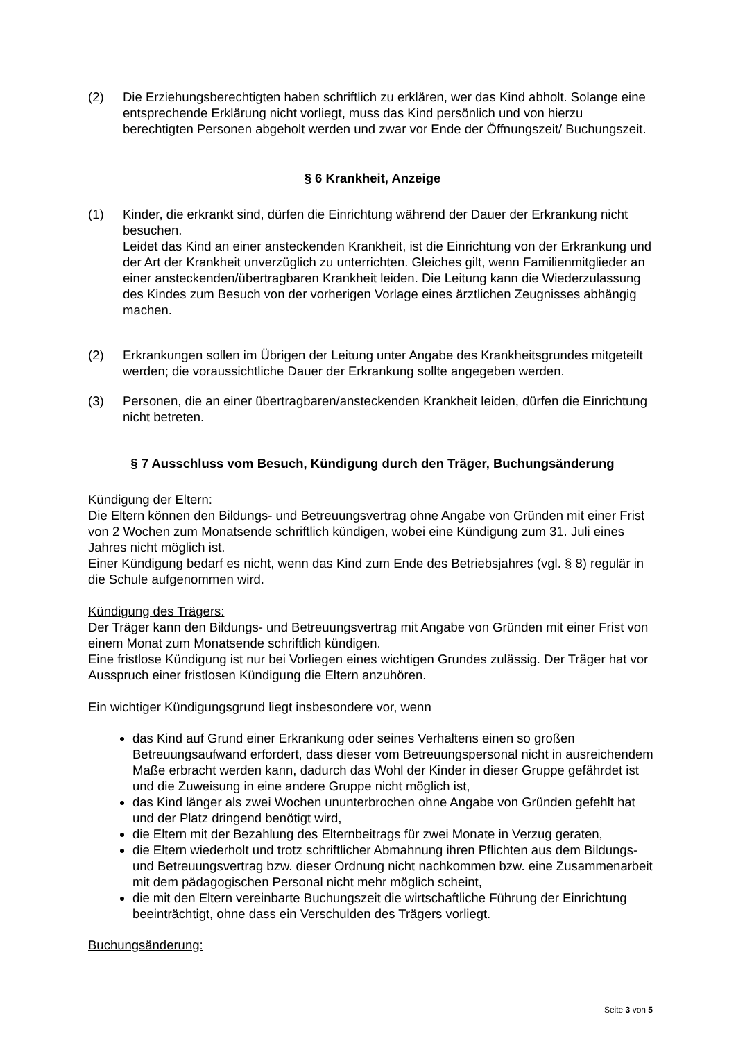(2) Die Erziehungsberechtigten haben schriftlich zu erklären, wer das Kind abholt. Solange eine entsprechende Erklärung nicht vorliegt, muss das Kind persönlich und von hierzu berechtigten Personen abgeholt werden und zwar vor Ende der Öffnungszeit/ Buchungszeit.
§ 6 Krankheit, Anzeige
(1) Kinder, die erkrankt sind, dürfen die Einrichtung während der Dauer der Erkrankung nicht besuchen.
Leidet das Kind an einer ansteckenden Krankheit, ist die Einrichtung von der Erkrankung und der Art der Krankheit unverzüglich zu unterrichten. Gleiches gilt, wenn Familienmitglieder an einer ansteckenden/übertragbaren Krankheit leiden. Die Leitung kann die Wiederzulassung des Kindes zum Besuch von der vorherigen Vorlage eines ärztlichen Zeugnisses abhängig machen.
(2) Erkrankungen sollen im Übrigen der Leitung unter Angabe des Krankheitsgrundes mitgeteilt werden; die voraussichtliche Dauer der Erkrankung sollte angegeben werden.
(3) Personen, die an einer übertragbaren/ansteckenden Krankheit leiden, dürfen die Einrichtung nicht betreten.
§ 7 Ausschluss vom Besuch, Kündigung durch den Träger, Buchungsänderung
Kündigung der Eltern:
Die Eltern können den Bildungs- und Betreuungsvertrag ohne Angabe von Gründen mit einer Frist von 2 Wochen zum Monatsende schriftlich kündigen, wobei eine Kündigung zum 31. Juli eines Jahres nicht möglich ist.
Einer Kündigung bedarf es nicht, wenn das Kind zum Ende des Betriebsjahres (vgl. § 8) regulär in die Schule aufgenommen wird.
Kündigung des Trägers:
Der Träger kann den Bildungs- und Betreuungsvertrag mit Angabe von Gründen mit einer Frist von einem Monat zum Monatsende schriftlich kündigen.
Eine fristlose Kündigung ist nur bei Vorliegen eines wichtigen Grundes zulässig. Der Träger hat vor Ausspruch einer fristlosen Kündigung die Eltern anzuhören.
Ein wichtiger Kündigungsgrund liegt insbesondere vor, wenn
das Kind auf Grund einer Erkrankung oder seines Verhaltens einen so großen Betreuungsaufwand erfordert, dass dieser vom Betreuungspersonal nicht in ausreichendem Maße erbracht werden kann, dadurch das Wohl der Kinder in dieser Gruppe gefährdet ist und die Zuweisung in eine andere Gruppe nicht möglich ist,
das Kind länger als zwei Wochen ununterbrochen ohne Angabe von Gründen gefehlt hat und der Platz dringend benötigt wird,
die Eltern mit der Bezahlung des Elternbeitrags für zwei Monate in Verzug geraten,
die Eltern wiederholt und trotz schriftlicher Abmahnung ihren Pflichten aus dem Bildungs- und Betreuungsvertrag bzw. dieser Ordnung nicht nachkommen bzw. eine Zusammenarbeit mit dem pädagogischen Personal nicht mehr möglich scheint,
die mit den Eltern vereinbarte Buchungszeit die wirtschaftliche Führung der Einrichtung beeinträchtigt, ohne dass ein Verschulden des Trägers vorliegt.
Buchungsänderung:
Seite 3 von 5